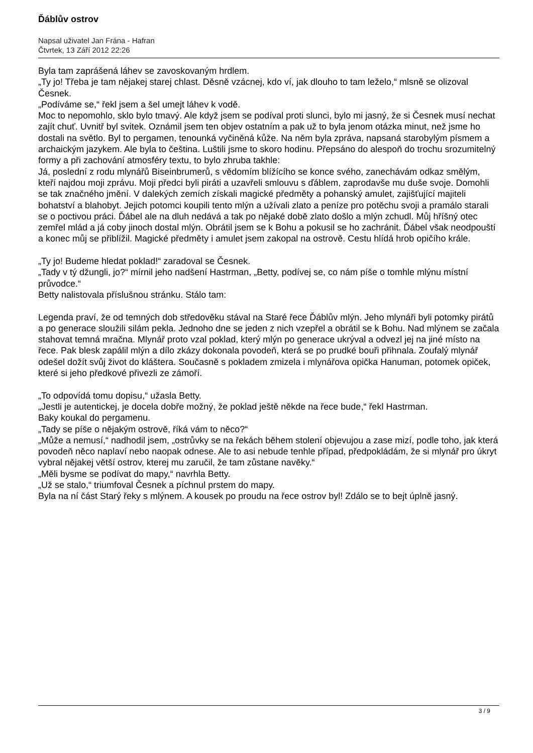Ďáblův ostrov
Napsal uživatel Jan Frána - Hafran
Čtvrtek, 13 Září 2012 22:26
Byla tam zaprášená láhev se zavoskovaným hrdlem.
„Ty jo! Třeba je tam nějakej starej chlast. Děsně vzácnej, kdo ví, jak dlouho to tam leželo,“ mlsně se olizoval Česnek.
„Podíváme se,“ řekl jsem a šel umejt láhev k vodě.
Moc to nepomohlo, sklo bylo tmavý. Ale když jsem se podíval proti slunci, bylo mi jasný, že si Česnek musí nechat zajít chuť. Uvnitř byl svitek. Oznámil jsem ten objev ostatním a pak už to byla jenom otázka minut, než jsme ho dostali na světlo. Byl to pergamen, tenounká vyčiněná kůže. Na něm byla zpráva, napsaná starobylým písmem a archaickým jazykem. Ale byla to čeština. Luštili jsme to skoro hodinu. Přepsáno do alespoň do trochu srozumitelný formy a při zachování atmosféry textu, to bylo zhruba takhle:
Já, poslední z rodu mlynářů Biseinbrumerů, s vědomím blížícího se konce svého, zanechávám odkaz smělým, kteří najdou moji zprávu. Moji předci byli piráti a uzavřeli smlouvu s ďáblem, zaprodavše mu duše svoje. Domohli se tak značného jmění. V dalekých zemích získali magické předměty a pohanský amulet, zajišťující majiteli bohatství a blahobyt. Jejich potomci koupili tento mlýn a užívali zlato a peníze pro potěchu svoji a pramálo starali se o poctivou práci. Ďábel ale na dluh nedává a tak po nějaké době zlato došlo a mlýn zchudl. Můj hříšný otec zemřel mlád a já coby jinoch dostal mlýn. Obrátil jsem se k Bohu a pokusil se ho zachránit. Ďábel však neodpouští a konec můj se přiblížil. Magické předměty i amulet jsem zakopal na ostrově. Cestu hlídá hrob opičího krále.
„Ty jo! Budeme hledat poklad!“ zaradoval se Česnek.
„Tady v tý džungli, jo?“ mírnil jeho nadšení Hastrman, „Betty, podívej se, co nám píše o tomhle mlýnu místní průvodce.“
Betty nalistovala příslušnou stránku. Stálo tam:
Legenda praví, že od temných dob středověku stával na Staré řece Ďáblův mlýn. Jeho mlynáři byli potomky pirátů a po generace sloužili silám pekla. Jednoho dne se jeden z nich vzepřel a obrátil se k Bohu. Nad mlýnem se začala stahovat temná mračna. Mlynář proto vzal poklad, který mlýn po generace ukrýval a odvezl jej na jiné místo na řece. Pak blesk zapálil mlýn a dílo zkázy dokonala povodeň, která se po prudké bouři přihnala. Zoufalý mlynář odešel dožít svůj život do kláštera. Současně s pokladem zmizela i mlynářova opička Hanuman, potomek opiček, které si jeho předkové přivezli ze zámoří.
„To odpovídá tomu dopisu,“ užasla Betty.
„Jestli je autentickej, je docela dobře možný, že poklad ještě někde na řece bude,“ řekl Hastrman.
Baky koukal do pergamenu.
„Tady se píše o nějakým ostrově, říká vám to něco?“
„Může a nemusí,“ nadhodil jsem, „ostrůvky se na řekách během stolení objevujou a zase mizí, podle toho, jak která povodeň něco naplaví nebo naopak odnese. Ale to asi nebude tenhle případ, předpokládám, že si mlynář pro úkryt vybral nějakej větší ostrov, kterej mu zaručil, že tam zůstane navěky.“
„Měli bysme se podívat do mapy,“ navrhla Betty.
„Už se stalo,“ triumfoval Česnek a píchnul prstem do mapy.
Byla na ní část Starý řeky s mlýnem. A kousek po proudu na řece ostrov byl! Zdálo se to bejt úplně jasný.
3 / 9